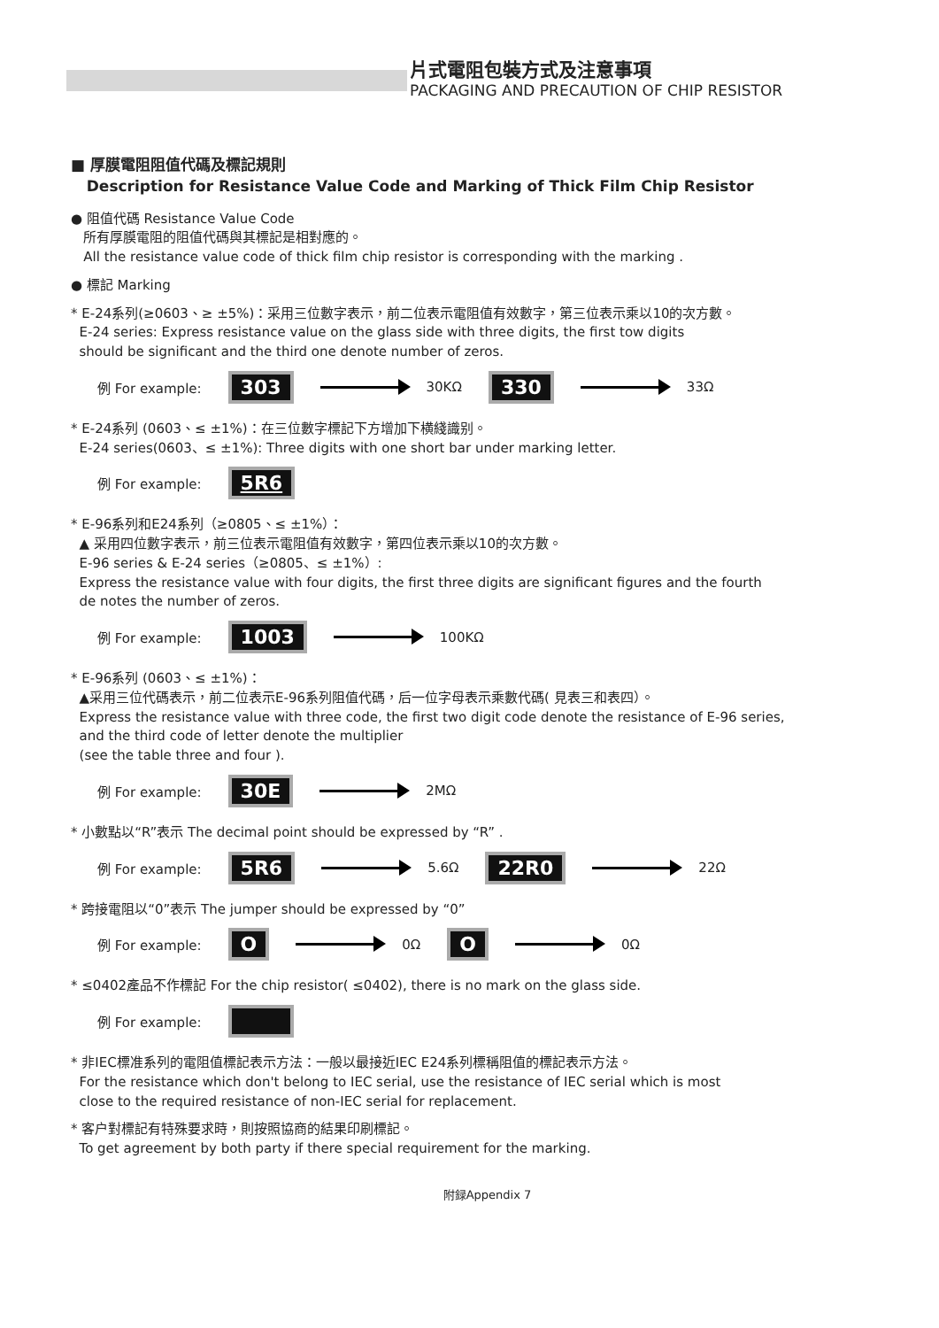片式電阻包裝方式及注意事項
PACKAGING AND PRECAUTION OF CHIP RESISTOR
■ 厚膜電阻阻值代碼及標記規則
Description for Resistance Value Code and Marking of Thick Film Chip Resistor
● 阻值代碼 Resistance Value Code
所有厚膜電阻的阻值代碼與其標記是相對應的。
All the resistance value code of thick film chip resistor is corresponding with the marking .
● 標記 Marking
* E-24系列(≥0603、≥ ±5%)：采用三位數字表示，前二位表示電阻值有效數字，第三位表示乘以10的次方數。
E-24 series: Express resistance value on the glass side with three digits, the first tow digits
should be significant and the third one denote number of zeros.
例 For example: 303 30KΩ 330 33Ω
* E-24系列 (0603、≤ ±1%)：在三位數字標記下方增加下横綫識别。
E-24 series(0603、≤ ±1%): Three digits with one short bar under marking letter.
例 For example: 5R6
* E-96系列和E24系列（≥0805、≤ ±1%）：
▲ 采用四位數字表示，前三位表示電阻值有效數字，第四位表示乘以10的次方數。
E-96 series & E-24 series（≥0805、≤ ±1%）:
Express the resistance value with four digits, the first three digits are significant figures and the fourth
de notes the number of zeros.
例 For example: 1003 100KΩ
* E-96系列 (0603、≤ ±1%)：
▲采用三位代碼表示，前二位表示E-96系列阻值代碼，后一位字母表示乘數代碼( 見表三和表四）。
Express the resistance value with three code, the first two digit code denote the resistance of E-96 series,
and the third code of letter denote the multiplier
(see the table three and four ).
例 For example: 30E 2MΩ
* 小數點以“R”表示 The decimal point should be expressed by “R” .
例 For example: 5R6 5.6Ω 22R0 22Ω
* 跨接電阻以“0”表示 The jumper should be expressed by “0”
例 For example: O 0Ω O 0Ω
* ≤0402產品不作標記 For the chip resistor( ≤0402), there is no mark on the glass side.
例 For example:
* 非IEC標准系列的電阻值標記表示方法：一般以最接近IEC E24系列標稱阻值的標記表示方法。
For the resistance which don't belong to IEC serial, use the resistance of IEC serial which is most
close to the required resistance of non-IEC serial for replacement.
* 客户對標記有特殊要求時，則按照協商的結果印刷標記。
To get agreement by both party if there special requirement for the marking.
附録Appendix 7